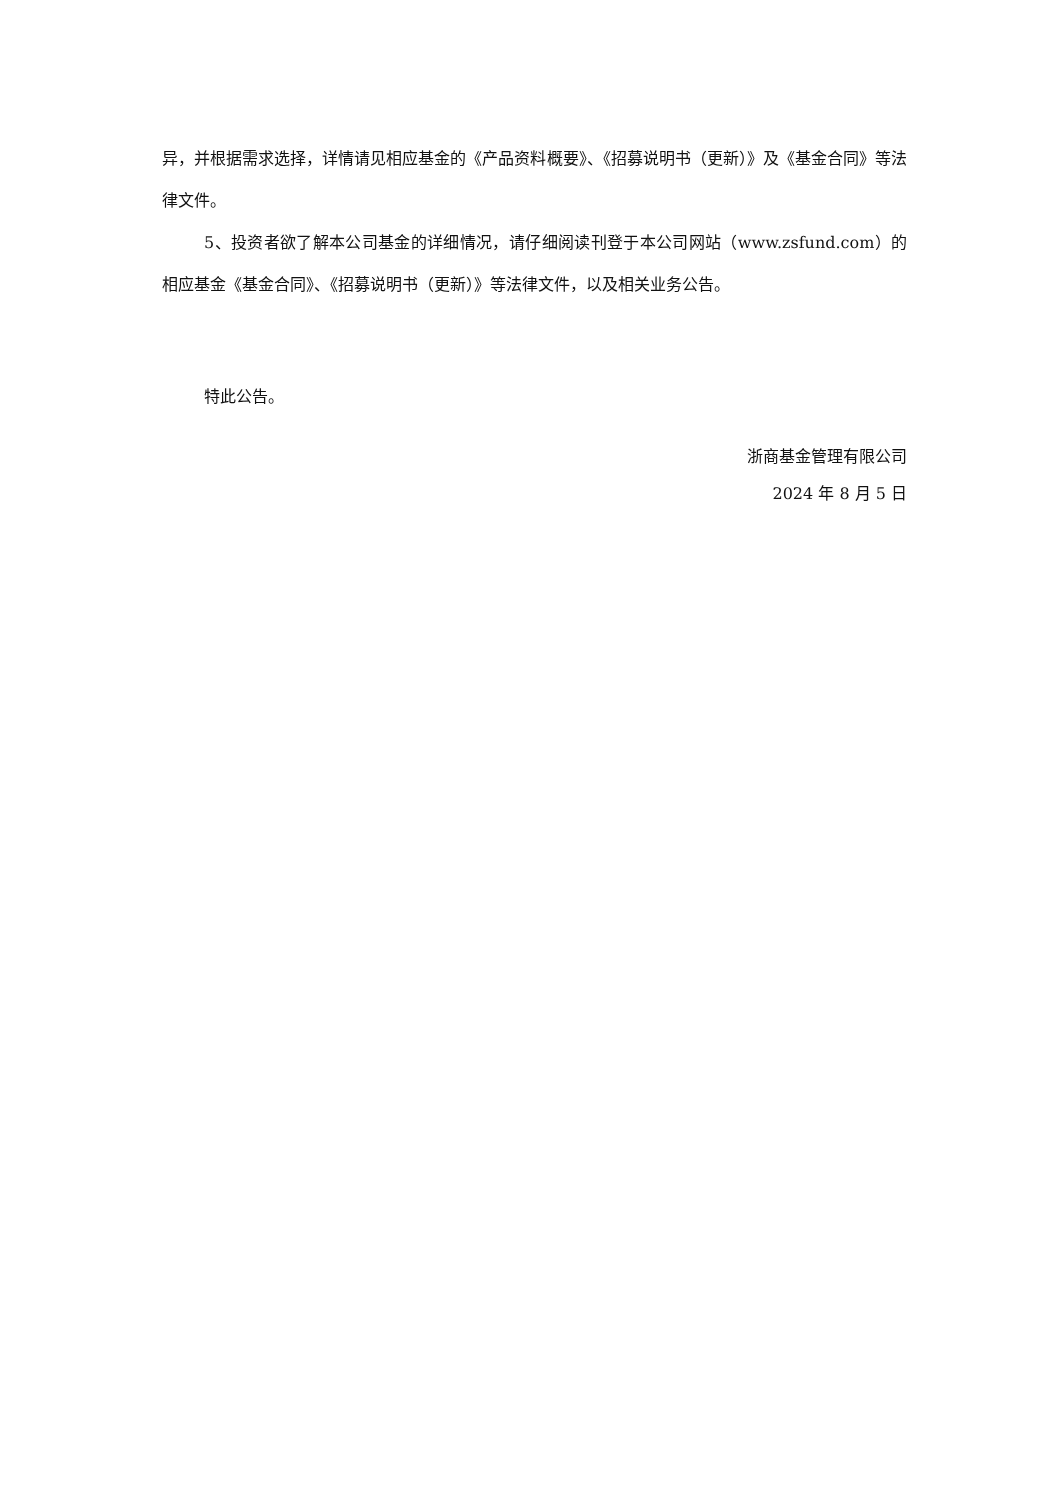异，并根据需求选择，详情请见相应基金的《产品资料概要》、《招募说明书（更新）》及《基金合同》等法律文件。
5、投资者欲了解本公司基金的详细情况，请仔细阅读刊登于本公司网站（www.zsfund.com）的相应基金《基金合同》、《招募说明书（更新）》等法律文件，以及相关业务公告。
特此公告。
浙商基金管理有限公司
2024 年 8 月 5 日